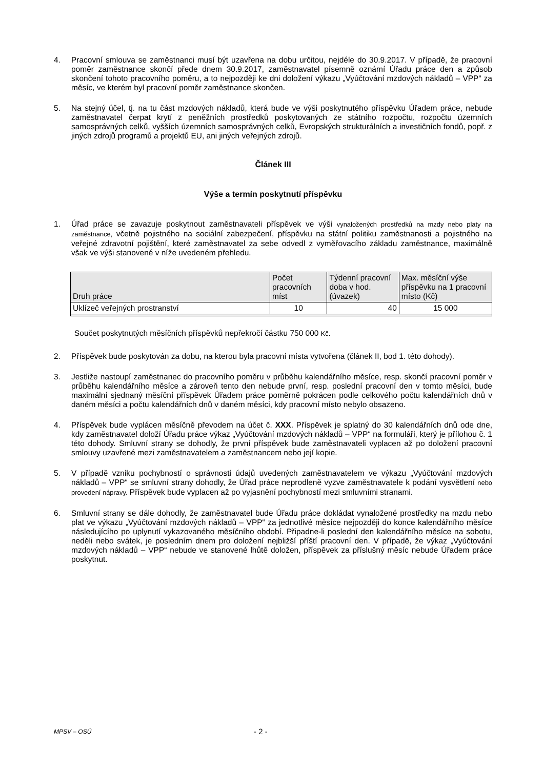4. Pracovní smlouva se zaměstnanci musí být uzavřena na dobu určitou, nejdéle do 30.9.2017. V případě, že pracovní poměr zaměstnance skončí přede dnem 30.9.2017, zaměstnavatel písemně oznámí Úřadu práce den a způsob skončení tohoto pracovního poměru, a to nejpozději ke dni doložení výkazu „Vyúčtování mzdových nákladů – VPP“ za měsíc, ve kterém byl pracovní poměr zaměstnance skončen.
5. Na stejný účel, tj. na tu část mzdových nákladů, která bude ve výši poskytnutého příspěvku Úřadem práce, nebude zaměstnavatel čerpat krytí z peněžních prostředků poskytovaných ze státního rozpočtu, rozpočtu územních samosprávných celků, vyšších územních samosprávných celků, Evropských strukturálních a investičních fondů, popř. z jiných zdrojů programů a projektů EU, ani jiných veřejných zdrojů.
Článek III
Výše a termín poskytnutí příspěvku
1. Úřad práce se zavazuje poskytnout zaměstnavateli příspěvek ve výši vynaložených prostředků na mzdy nebo platy na zaměstnance, včetně pojistného na sociální zabezpečení, příspěvku na státní politiku zaměstnanosti a pojistného na veřejné zdravotní pojištění, které zaměstnavatel za sebe odvedl z vyměřovacího základu zaměstnance, maximálně však ve výši stanovené v níže uvedeném přehledu.
| Druh práce | Počet pracovních míst | Týdenní pracovní doba v hod. (úvazek) | Max. měsíční výše příspěvku na 1 pracovní místo (Kč) |
| --- | --- | --- | --- |
| Uklízeč veřejných prostranství | 10 | 40 | 15 000 |
Součet poskytnutých měsíčních příspěvků nepřekročí částku 750 000 Kč.
2. Příspěvek bude poskytován za dobu, na kterou byla pracovní místa vytvořena (článek II, bod 1. této dohody).
3. Jestliže nastoupí zaměstnanec do pracovního poměru v průběhu kalendářního měsíce, resp. skončí pracovní poměr v průběhu kalendářního měsíce a zároveň tento den nebude první, resp. poslední pracovní den v tomto měsíci, bude maximální sjednaný měsíční příspěvek Úřadem práce poměrně pokrácen podle celkového počtu kalendářních dnů v daném měsíci a počtu kalendářních dnů v daném měsíci, kdy pracovní místo nebylo obsazeno.
4. Příspěvek bude vyplácen měsíčně převodem na účet č. XXX. Příspěvek je splatný do 30 kalendářních dnů ode dne, kdy zaměstnavatel doloží Úřadu práce výkaz „Vyúčtování mzdových nákladů – VPP“ na formuláři, který je přílohou č. 1 této dohody. Smluvní strany se dohodly, že první příspěvek bude zaměstnavateli vyplacen až po doložení pracovní smlouvy uzavřené mezi zaměstnavatelem a zaměstnancem nebo její kopie.
5. V případě vzniku pochybností o správnosti údajů uvedených zaměstnavatelem ve výkazu „Vyúčtování mzdových nákladů – VPP“ se smluvní strany dohodly, že Úřad práce neprodleně vyzve zaměstnavatele k podání vysvětlení nebo provedení nápravy. Příspěvek bude vyplacen až po vyjasnění pochybností mezi smluvními stranami.
6. Smluvní strany se dále dohodly, že zaměstnavatel bude Úřadu práce dokládat vynaložené prostředky na mzdu nebo plat ve výkazu „Vyúčtování mzdových nákladů – VPP“ za jednotlivé měsíce nejpozději do konce kalendářního měsíce následujícího po uplynutí vykazovaného měsíčního období. Připadne-li poslední den kalendářního měsíce na sobotu, neděli nebo svátek, je posledním dnem pro doložení nejbližší příští pracovní den. V případě, že výkaz „Vyúčtování mzdových nákladů – VPP“ nebude ve stanovené lhůtě doložen, příspěvek za příslušný měsíc nebude Úřadem práce poskytnut.
MPSV – OSÚ - 2 -